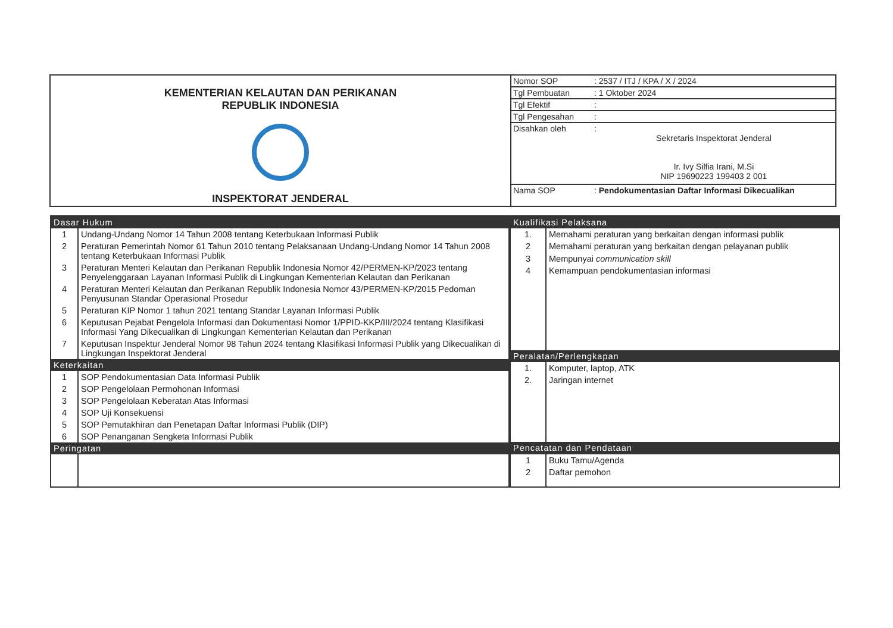| KEMENTERIAN KELAUTAN DAN PERIKANAN REPUBLIK INDONESIA INSPEKTORAT JENDERAL | / Nomor SOP / : 2537 / ITJ / KPA / X / 2024 / / Tgl Pembuatan / : 1 Oktober 2024 / / Tgl Efektif / : / / Tgl Pengesahan / : / / Disahkan oleh / : Sekretaris Inspektorat Jenderal Ir. Ivy Silfia Irani, M.Si NIP 19690223 199403 2 001 / / Nama SOP / : Pendokumentasian Daftar Informasi Dikecualikan / |
| Dasar Hukum | |
| --- | --- |
| 1 | Undang-Undang Nomor 14 Tahun 2008 tentang Keterbukaan Informasi Publik |
| 2 | Peraturan Pemerintah Nomor 61 Tahun 2010 tentang Pelaksanaan Undang-Undang Nomor 14 Tahun 2008 tentang Keterbukaan Informasi Publik |
| 3 | Peraturan Menteri Kelautan dan Perikanan Republik Indonesia Nomor 42/PERMEN-KP/2023 tentang Penyelenggaraan Layanan Informasi Publik di Lingkungan Kementerian Kelautan dan Perikanan |
| 4 | Peraturan Menteri Kelautan dan Perikanan Republik Indonesia Nomor 43/PERMEN-KP/2015 Pedoman Penyusunan Standar Operasional Prosedur |
| 5 | Peraturan KIP Nomor 1 tahun 2021 tentang Standar Layanan Informasi Publik |
| 6 | Keputusan Pejabat Pengelola Informasi dan Dokumentasi Nomor 1/PPID-KKP/III/2024 tentang Klasifikasi Informasi Yang Dikecualikan di Lingkungan Kementerian Kelautan dan Perikanan |
| 7 | Keputusan Inspektur Jenderal Nomor 98 Tahun 2024 tentang Klasifikasi Informasi Publik yang Dikecualikan di Lingkungan Inspektorat Jenderal |
| Keterkaitan | |
| 1 | SOP Pendokumentasian Data Informasi Publik |
| 2 | SOP Pengelolaan Permohonan Informasi |
| 3 | SOP Pengelolaan Keberatan Atas Informasi |
| 4 | SOP Uji Konsekuensi |
| 5 | SOP Pemutakhiran dan Penetapan Daftar Informasi Publik (DIP) |
| 6 | SOP Penanganan Sengketa Informasi Publik |
| Peringatan | |
| Kualifikasi Pelaksana | |
| --- | --- |
| 1. | Memahami peraturan yang berkaitan dengan informasi publik |
| 2 | Memahami peraturan yang berkaitan dengan pelayanan publik |
| 3 | Mempunyai communication skill |
| 4 | Kemampuan pendokumentasian informasi |
| Peralatan/Perlengkapan | |
| 1. | Komputer, laptop, ATK |
| 2. | Jaringan internet |
| Pencatatan dan Pendataan | |
| 1 | Buku Tamu/Agenda |
| 2 | Daftar pemohon |